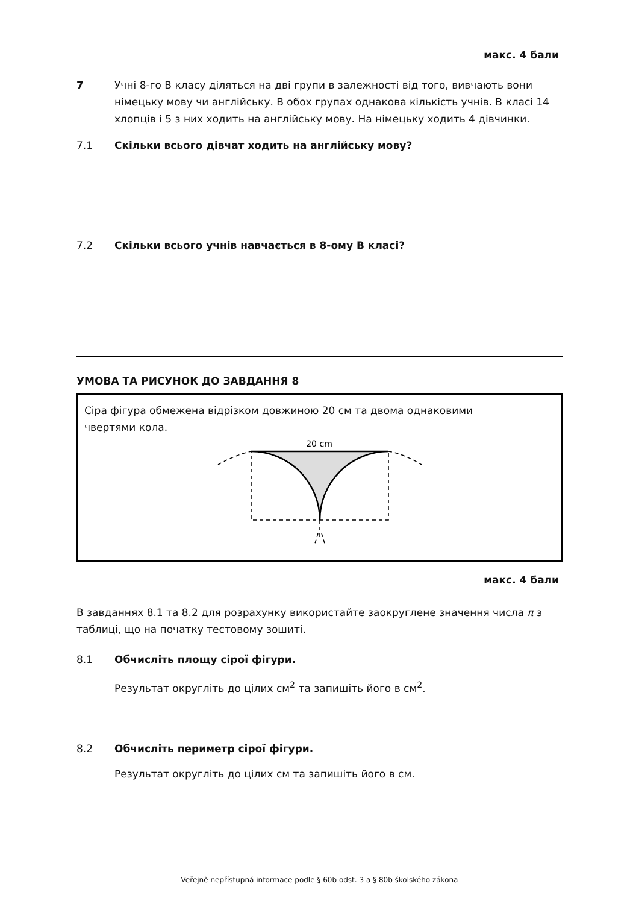макс. 4 бали
7 Учні 8-го В класу діляться на дві групи в залежності від того, вивчають вони німецьку мову чи англійську. В обох групах однакова кількість учнів. В класі 14 хлопців і 5 з них ходить на англійську мову. На німецьку ходить 4 дівчинки.
7.1 Скільки всього дівчат ходить на англійську мову?
7.2 Скільки всього учнів навчається в 8-ому В класі?
УМОВА ТА РИСУНОК ДО ЗАВДАННЯ 8
Сіра фігура обмежена відрізком довжиною 20 см та двома однаковими чвертями кола.
20 cm
макс. 4 бали
В завданнях 8.1 та 8.2 для розрахунку використайте заокруглене значення числа π з таблиці, що на початку тестовому зошиті.
8.1 Обчисліть площу сірої фігури.
Результат округліть до цілих см<sup>2</sup> та запишіть його в см<sup>2</sup>.
8.2 Обчисліть периметр сірої фігури.
Результат округліть до цілих см та запишіть його в см.
Veřejně nepřístupná informace podle § 60b odst. 3 a § 80b školského zákona